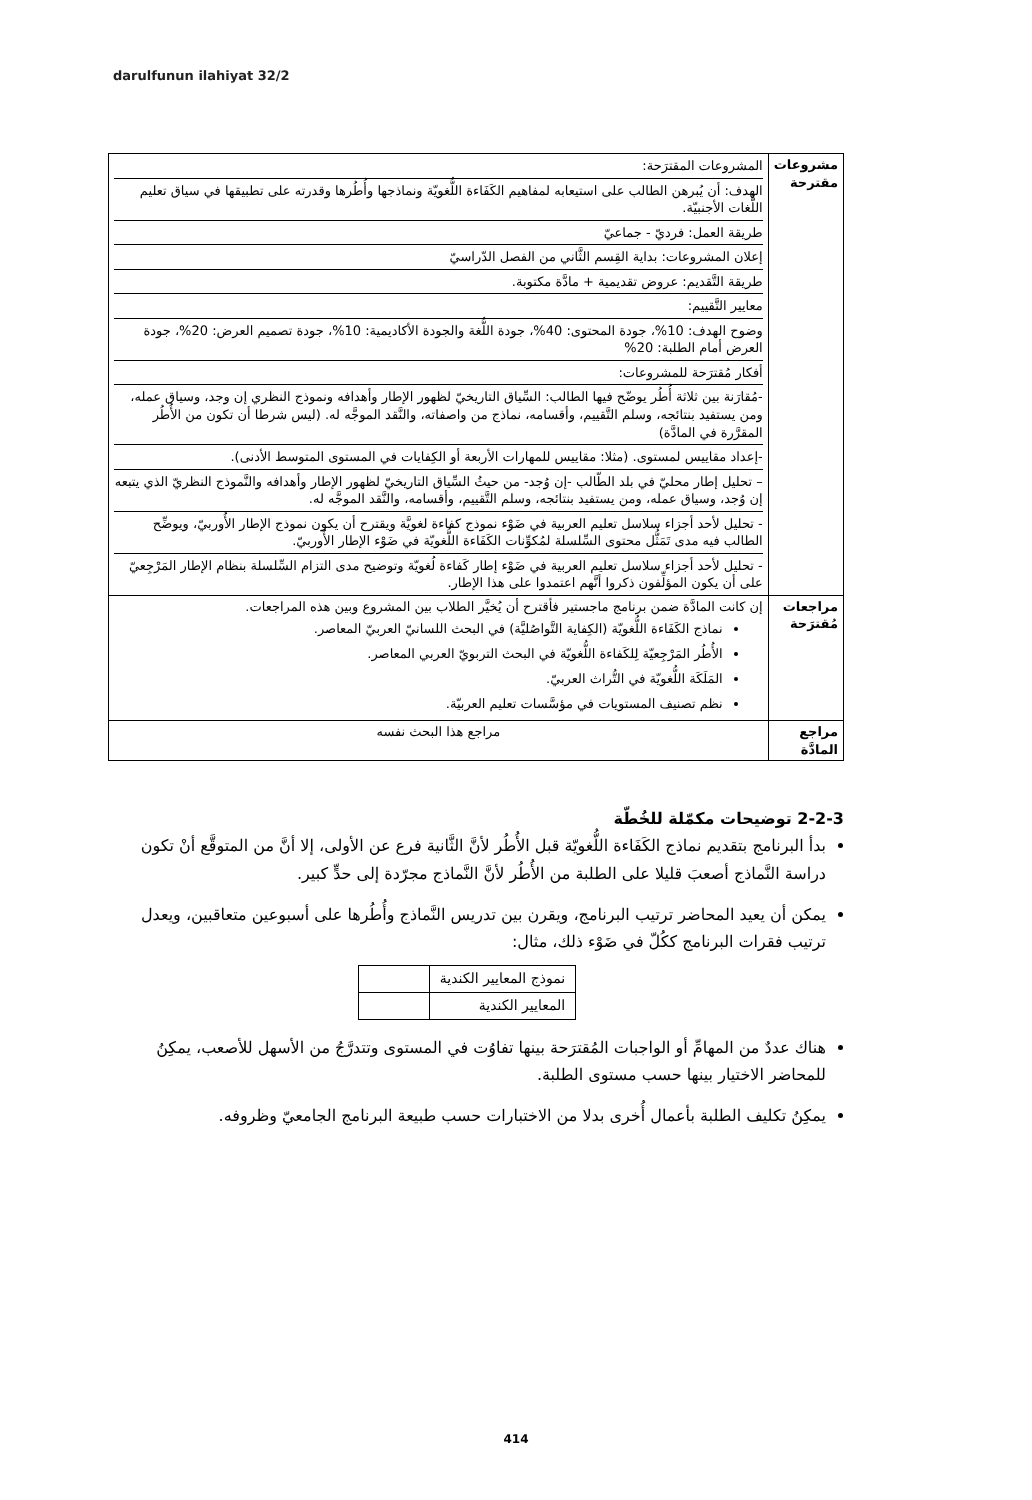darulfunun ilahiyat 32/2
| مشروعات مقترحة | المشروعات المقترَحة: الهدف: أن يُبرهن الطالب على استيعابه لمفاهيم الكَفَاءة اللُّغويّة ونماذجها وأُطُرها وقدرته على تطبيقها في سياق تعليم اللُّغات الأجنبيّة. طريقة العمل: فرديّ - جماعيّ إعلان المشروعات: بداية القِسم الثَّاني من الفصل الدّراسيّ طريقة التَّقديم: عروض تقديمية + مادَّة مكتوبة. معايير التَّقييم: وضوح الهدف: 10%، جودة المحتوى: 40%، جودة اللُّغة والجودة الأكاديمية: 10%، جودة تصميم العرض: 20%، جودة العرض أمام الطلبة: 20% أفكار مُقترَحة للمشروعات: -مُقارَنة بين ثلاثة أُطُر يوضّح فيها الطالب: السِّياق التاريخيّ لظهور الإطار وأهدافه ونموذج النظري إن وجد، وسياق عمله، ومن يستفيد بنتائجه، وسلم التَّقييم، وأقسامه، نماذج من واصفاته، والنَّقد الموجَّه له. (ليس شرطا أن تكون من الأُطُر المقرَّرة في المادَّة) -إعداد مقاييس لمستوى. (مثلا: مقاييس للمهارات الأربعة أو الكِفايات في المستوى المتوسط الأدنى). – تحليل إطار محليّ في بلد الطّالب -إن وُجد- من حيثُ السِّياق التاريخيّ لظهور الإطار وأهدافه والنَّموذج النظريّ الذي يتبعه إن وُجد، وسياق عمله، ومن يستفيد بنتائجه، وسلم التَّقييم، وأقسامه، والنَّقد الموجَّه له. - تحليل لأحد أجزاء سلاسل تعليم العربية في ضَوْء نموذج كفاءة لغويَّة ويقترح أن يكون نموذج الإطار الأُوربيّ، ويوضِّح الطالب فيه مدى تَمَثُّل محتوى السِّلسلة لمُكوِّنات الكَفَاءة اللُّغويّة في ضَوْء الإطار الأُوربيّ. - تحليل لأحد أجزاء سلاسل تعليم العربية في ضَوْء إطار كَفاءة لُغويّة وتوضيح مدى التزام السِّلسلة بنظام الإطار المَرْجِعيّ على أن يكون المؤلِّفون ذكروا أنَّهم اعتمدوا على هذا الإطار. |
| مراجعات مُقترَحة | إن كانت المادَّة ضمن برنامج ماجستير فأقترح أن يُخيَّر الطلاب بين المشروع وبين هذه المراجعات. نماذج الكَفَاءة اللُّغويّة (الكِفاية التَّواصُليَّة) في البحث اللسانيّ العربيّ المعاصر. الأُطُر المَرْجِعيّة لِلكَفاءة اللُّغويّة في البحث التربويّ العربي المعاصر. المَلَكَة اللُّغويّة في التُّراث العربيّ. نظم تصنيف المستويات في مؤسَّسات تعليم العربيّة. |
| مراجع المادَّة | مراجع هذا البحث نفسه |
2-2-3 توضيحات مكمّلة للخُطّة
بدأ البرنامج بتقديم نماذج الكَفَاءة اللُّغويّة قبل الأُطُر لأنَّ الثَّانية فرع عن الأولى، إلا أنَّ من المتوقَّع أنْ تكون دراسة النَّماذج أصعبَ قليلا على الطلبة من الأُطُر لأنَّ النَّماذج مجرّدة إلى حدٍّ كبير.
يمكن أن يعيد المحاضر ترتيب البرنامج، ويقرن بين تدريس النَّماذج وأُطُرها على أسبوعين متعاقبين، ويعدل ترتيب فقرات البرنامج ككُلّ في ضَوْء ذلك، مثال:
| نموذج المعايير الكندية | |
| المعايير الكندية | |
هناك عددٌ من المهامِّ أو الواجبات المُقترَحة بينها تفاوُت في المستوى وتتدرَّجُ من الأسهل للأصعب، يمكِنُ للمحاضر الاختيار بينها حسب مستوى الطلبة.
يمكِنُ تكليف الطلبة بأعمال أُخرى بدلا من الاختبارات حسب طبيعة البرنامج الجامعيّ وظروفه.
414